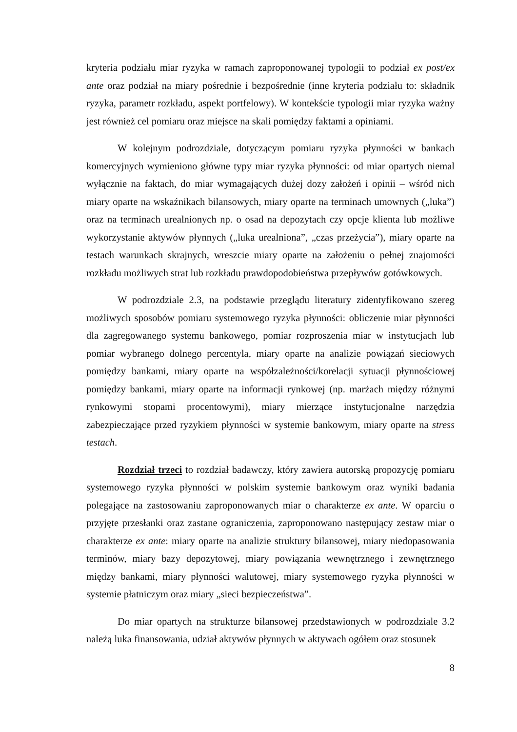kryteria podziału miar ryzyka w ramach zaproponowanej typologii to podział ex post/ex ante oraz podział na miary pośrednie i bezpośrednie (inne kryteria podziału to: składnik ryzyka, parametr rozkładu, aspekt portfelowy). W kontekście typologii miar ryzyka ważny jest również cel pomiaru oraz miejsce na skali pomiędzy faktami a opiniami.
W kolejnym podrozdziale, dotyczącym pomiaru ryzyka płynności w bankach komercyjnych wymieniono główne typy miar ryzyka płynności: od miar opartych niemal wyłącznie na faktach, do miar wymagających dużej dozy założeń i opinii – wśród nich miary oparte na wskaźnikach bilansowych, miary oparte na terminach umownych („luka”) oraz na terminach urealnionych np. o osad na depozytach czy opcje klienta lub możliwe wykorzystanie aktywów płynnych („luka urealniona”, „czas przeżycia”), miary oparte na testach warunkach skrajnych, wreszcie miary oparte na założeniu o pełnej znajomości rozkładu możliwych strat lub rozkładu prawdopodobieństwa przepływów gotówkowych.
W podrozdziale 2.3, na podstawie przeglądu literatury zidentyfikowano szereg możliwych sposobów pomiaru systemowego ryzyka płynności: obliczenie miar płynności dla zagregowanego systemu bankowego, pomiar rozproszenia miar w instytucjach lub pomiar wybranego dolnego percentyla, miary oparte na analizie powiązań sieciowych pomiędzy bankami, miary oparte na współzależności/korelacji sytuacji płynnościowej pomiędzy bankami, miary oparte na informacji rynkowej (np. marżach między różnymi rynkowymi stopami procentowymi), miary mierzące instytucjonalne narzędzia zabezpieczające przed ryzykiem płynności w systemie bankowym, miary oparte na stress testach.
Rozdział trzeci to rozdział badawczy, który zawiera autorską propozycję pomiaru systemowego ryzyka płynności w polskim systemie bankowym oraz wyniki badania polegające na zastosowaniu zaproponowanych miar o charakterze ex ante. W oparciu o przyjęte przesłanki oraz zastane ograniczenia, zaproponowano następujący zestaw miar o charakterze ex ante: miary oparte na analizie struktury bilansowej, miary niedopasowania terminów, miary bazy depozytowej, miary powiązania wewnętrznego i zewnętrznego między bankami, miary płynności walutowej, miary systemowego ryzyka płynności w systemie płatniczym oraz miary „sieci bezpieczeństwa”.
Do miar opartych na strukturze bilansowej przedstawionych w podrozdziale 3.2 należą luka finansowania, udział aktywów płynnych w aktywach ogółem oraz stosunek
8